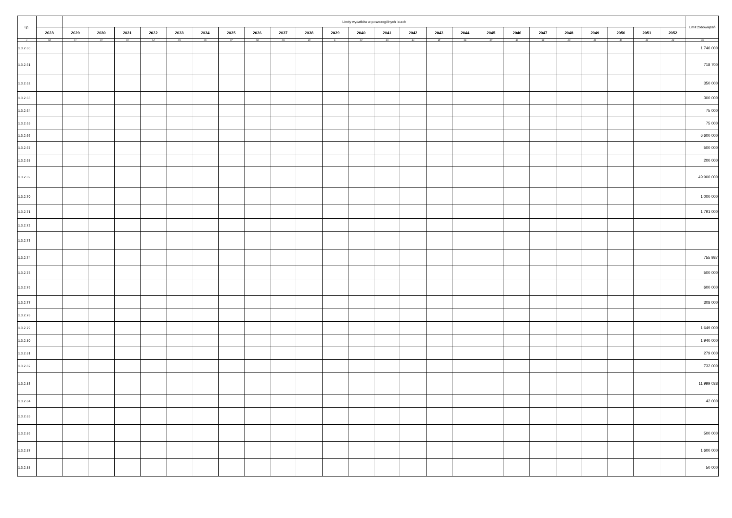| Lp. | | Limity wydatków w poszczególnych latach | | | | | | | | | | | | | | | | | | | | | | | | Limit zobowiązań |
| | 2028 | 2029 | 2030 | 2031 | 2032 | 2033 | 2034 | 2035 | 2036 | 2037 | 2038 | 2039 | 2040 | 2041 | 2042 | 2043 | 2044 | 2045 | 2046 | 2047 | 2048 | 2049 | 2050 | 2051 | 2052 | |
| 1 | 20 | 21 | 22 | 23 | 24 | 25 | 26 | 27 | 28 | 29 | 30 | 31 | 32 | 33 | 34 | 35 | 36 | 37 | 38 | 39 | 40 | 41 | 42 | 43 | 44 | 45 |
| 1.3.2.60 | | | | | | | | | | | | | | | | | | | | | | | | | | 1 746 000 |
| 1.3.2.61 | | | | | | | | | | | | | | | | | | | | | | | | | | 718 700 |
| 1.3.2.62 | | | | | | | | | | | | | | | | | | | | | | | | | | 350 000 |
| 1.3.2.63 | | | | | | | | | | | | | | | | | | | | | | | | | | 300 000 |
| 1.3.2.64 | | | | | | | | | | | | | | | | | | | | | | | | | | 75 000 |
| 1.3.2.65 | | | | | | | | | | | | | | | | | | | | | | | | | | 75 000 |
| 1.3.2.66 | | | | | | | | | | | | | | | | | | | | | | | | | | 6 600 000 |
| 1.3.2.67 | | | | | | | | | | | | | | | | | | | | | | | | | | 500 000 |
| 1.3.2.68 | | | | | | | | | | | | | | | | | | | | | | | | | | 200 000 |
| 1.3.2.69 | | | | | | | | | | | | | | | | | | | | | | | | | | 49 900 000 |
| 1.3.2.70 | | | | | | | | | | | | | | | | | | | | | | | | | | 1 000 000 |
| 1.3.2.71 | | | | | | | | | | | | | | | | | | | | | | | | | | 1 791 000 |
| 1.3.2.72 | | | | | | | | | | | | | | | | | | | | | | | | | | |
| 1.3.2.73 | | | | | | | | | | | | | | | | | | | | | | | | | | |
| 1.3.2.74 | | | | | | | | | | | | | | | | | | | | | | | | | | 755 987 |
| 1.3.2.75 | | | | | | | | | | | | | | | | | | | | | | | | | | 500 000 |
| 1.3.2.76 | | | | | | | | | | | | | | | | | | | | | | | | | | 600 000 |
| 1.3.2.77 | | | | | | | | | | | | | | | | | | | | | | | | | | 308 000 |
| 1.3.2.78 | | | | | | | | | | | | | | | | | | | | | | | | | | |
| 1.3.2.79 | | | | | | | | | | | | | | | | | | | | | | | | | | 1 649 000 |
| 1.3.2.80 | | | | | | | | | | | | | | | | | | | | | | | | | | 1 940 000 |
| 1.3.2.81 | | | | | | | | | | | | | | | | | | | | | | | | | | 279 000 |
| 1.3.2.82 | | | | | | | | | | | | | | | | | | | | | | | | | | 732 000 |
| 1.3.2.83 | | | | | | | | | | | | | | | | | | | | | | | | | | 11 999 038 |
| 1.3.2.84 | | | | | | | | | | | | | | | | | | | | | | | | | | 42 000 |
| 1.3.2.85 | | | | | | | | | | | | | | | | | | | | | | | | | | |
| 1.3.2.86 | | | | | | | | | | | | | | | | | | | | | | | | | | 500 000 |
| 1.3.2.87 | | | | | | | | | | | | | | | | | | | | | | | | | | 1 600 000 |
| 1.3.2.88 | | | | | | | | | | | | | | | | | | | | | | | | | | 50 000 |